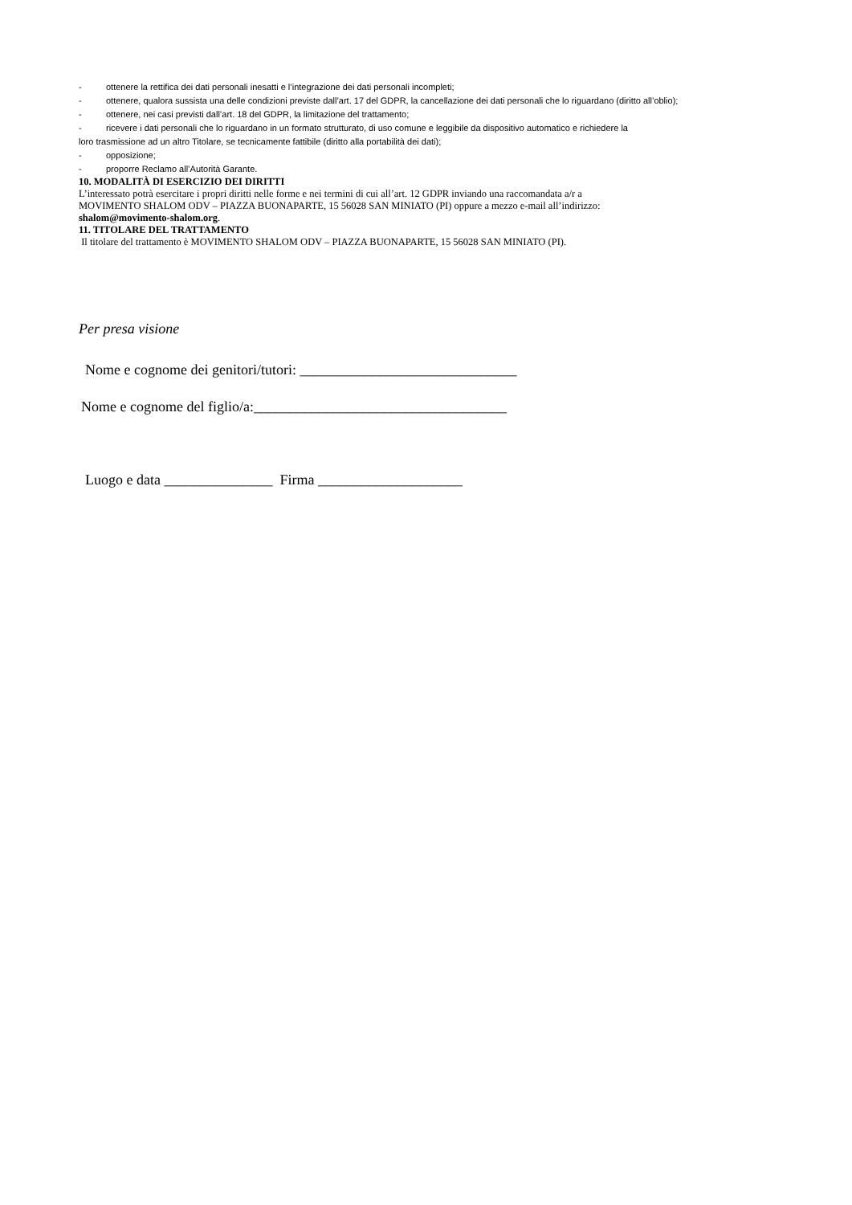- ottenere la rettifica dei dati personali inesatti e l’integrazione dei dati personali incompleti;
- ottenere, qualora sussista una delle condizioni previste dall’art. 17 del GDPR, la cancellazione dei dati personali che lo riguardano (diritto all’oblio);
- ottenere, nei casi previsti dall’art. 18 del GDPR, la limitazione del trattamento;
- ricevere i dati personali che lo riguardano in un formato strutturato, di uso comune e leggibile da dispositivo automatico e richiedere la
loro trasmissione ad un altro Titolare, se tecnicamente fattibile (diritto alla portabilità dei dati);
- opposizione;
- proporre Reclamo all’Autorità Garante.
10. MODALITÀ DI ESERCIZIO DEI DIRITTI
L’interessato potrà esercitare i propri diritti nelle forme e nei termini di cui all’art. 12 GDPR inviando una raccomandata a/r a
MOVIMENTO SHALOM ODV – PIAZZA BUONAPARTE, 15 56028 SAN MINIATO (PI) oppure a mezzo e-mail all’indirizzo:
shalom@movimento-shalom.org.
11. TITOLARE DEL TRATTAMENTO
Il titolare del trattamento è MOVIMENTO SHALOM ODV – PIAZZA BUONAPARTE, 15 56028 SAN MINIATO (PI).
Per presa visione
Nome e cognome dei genitori/tutori: ______________________________
Nome e cognome del figlio/a:___________________________________
Luogo e data _______________ Firma ____________________